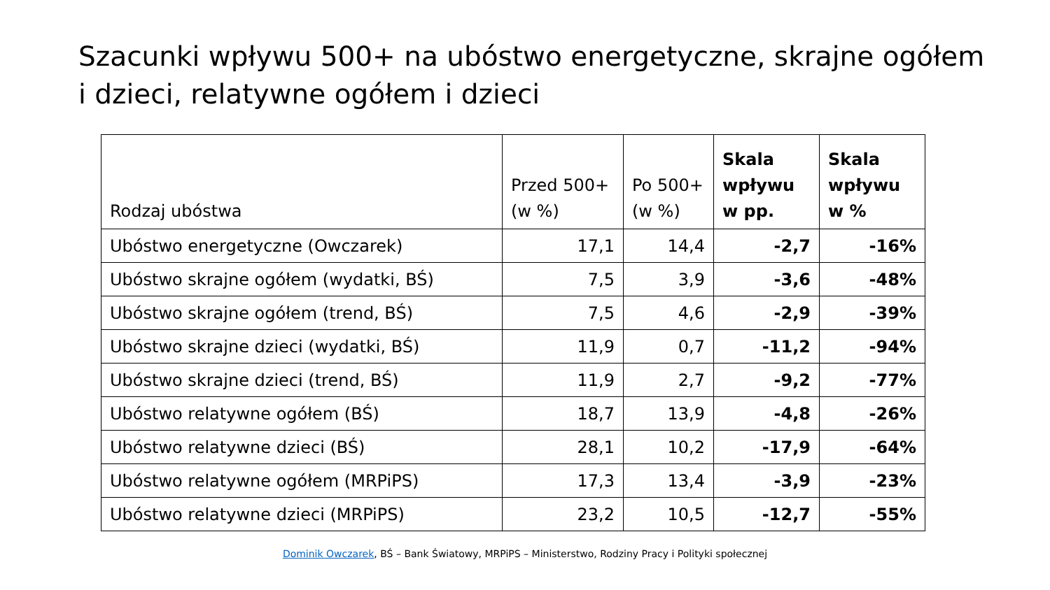Szacunki wpływu 500+ na ubóstwo energetyczne, skrajne ogółem i dzieci, relatywne ogółem i dzieci
| Rodzaj ubóstwa | Przed 500+ (w %) | Po 500+ (w %) | Skala wpływu w pp. | Skala wpływu w % |
| --- | --- | --- | --- | --- |
| Ubóstwo energetyczne (Owczarek) | 17,1 | 14,4 | -2,7 | -16% |
| Ubóstwo skrajne ogółem (wydatki, BŚ) | 7,5 | 3,9 | -3,6 | -48% |
| Ubóstwo skrajne ogółem (trend, BŚ) | 7,5 | 4,6 | -2,9 | -39% |
| Ubóstwo skrajne dzieci (wydatki, BŚ) | 11,9 | 0,7 | -11,2 | -94% |
| Ubóstwo skrajne dzieci (trend, BŚ) | 11,9 | 2,7 | -9,2 | -77% |
| Ubóstwo relatywne ogółem (BŚ) | 18,7 | 13,9 | -4,8 | -26% |
| Ubóstwo relatywne dzieci (BŚ) | 28,1 | 10,2 | -17,9 | -64% |
| Ubóstwo relatywne ogółem (MRPiPS) | 17,3 | 13,4 | -3,9 | -23% |
| Ubóstwo relatywne dzieci (MRPiPS) | 23,2 | 10,5 | -12,7 | -55% |
Dominik Owczarek, BŚ – Bank Światowy, MRPiPS – Ministerstwo, Rodziny Pracy i Polityki społecznej